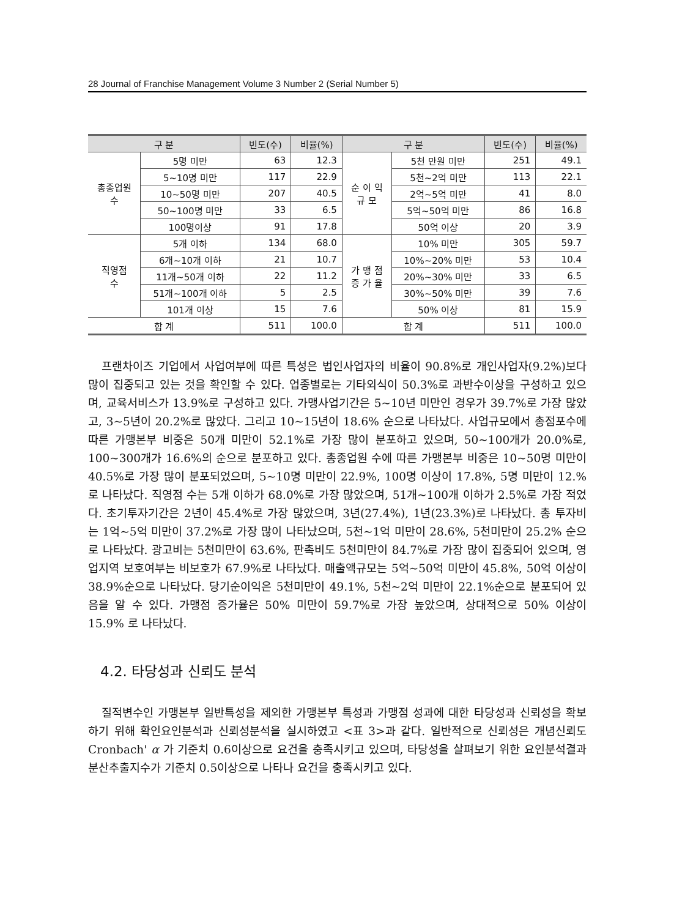28 Journal of Franchise Management Volume 3 Number 2 (Serial Number 5)
| 구 분 | | 빈도(수) | 비율(%) | 구 분 | | 빈도(수) | 비율(%) |
| --- | --- | --- | --- | --- | --- | --- | --- |
| 총종업원 수 | 5명 미만 | 63 | 12.3 | 순 이 익 규 모 | 5천 만원 미만 | 251 | 49.1 |
| | 5~10명 미만 | 117 | 22.9 | | 5천~2억 미만 | 113 | 22.1 |
| | 10~50명 미만 | 207 | 40.5 | | 2억~5억 미만 | 41 | 8.0 |
| | 50~100명 미만 | 33 | 6.5 | | 5억~50억 미만 | 86 | 16.8 |
| | 100명이상 | 91 | 17.8 | | 50억 이상 | 20 | 3.9 |
| 직영점 수 | 5개 이하 | 134 | 68.0 | 가 맹 점 증 가 율 | 10% 미만 | 305 | 59.7 |
| | 6개~10개 이하 | 21 | 10.7 | | 10%~20% 미만 | 53 | 10.4 |
| | 11개~50개 이하 | 22 | 11.2 | | 20%~30% 미만 | 33 | 6.5 |
| | 51개~100개 이하 | 5 | 2.5 | | 30%~50% 미만 | 39 | 7.6 |
| | 101개 이상 | 15 | 7.6 | | 50% 이상 | 81 | 15.9 |
| 합 계 | | 511 | 100.0 | 합 계 | | 511 | 100.0 |
프랜차이즈 기업에서 사업여부에 따른 특성은 법인사업자의 비율이 90.8%로 개인사업자(9.2%)보다 많이 집중되고 있는 것을 확인할 수 있다. 업종별로는 기타외식이 50.3%로 과반수이상을 구성하고 있으며, 교육서비스가 13.9%로 구성하고 있다. 가맹사업기간은 5~10년 미만인 경우가 39.7%로 가장 많았고, 3~5년이 20.2%로 많았다. 그리고 10~15년이 18.6% 순으로 나타났다. 사업규모에서 총점포수에 따른 가맹본부 비중은 50개 미만이 52.1%로 가장 많이 분포하고 있으며, 50~100개가 20.0%로, 100~300개가 16.6%의 순으로 분포하고 있다. 총종업원 수에 따른 가맹본부 비중은 10~50명 미만이 40.5%로 가장 많이 분포되었으며, 5~10명 미만이 22.9%, 100명 이상이 17.8%, 5명 미만이 12.%로 나타났다. 직영점 수는 5개 이하가 68.0%로 가장 많았으며, 51개~100개 이하가 2.5%로 가장 적었다. 초기투자기간은 2년이 45.4%로 가장 많았으며, 3년(27.4%), 1년(23.3%)로 나타났다. 총 투자비는 1억~5억 미만이 37.2%로 가장 많이 나타났으며, 5천~1억 미만이 28.6%, 5천미만이 25.2% 순으로 나타났다. 광고비는 5천미만이 63.6%, 판촉비도 5천미만이 84.7%로 가장 많이 집중되어 있으며, 영업지역 보호여부는 비보호가 67.9%로 나타났다. 매출액규모는 5억~50억 미만이 45.8%, 50억 이상이 38.9%순으로 나타났다. 당기순이익은 5천미만이 49.1%, 5천~2억 미만이 22.1%순으로 분포되어 있음을 알 수 있다. 가맹점 증가율은 50% 미만이 59.7%로 가장 높았으며, 상대적으로 50% 이상이 15.9% 로 나타났다.
4.2. 타당성과 신뢰도 분석
질적변수인 가맹본부 일반특성을 제외한 가맹본부 특성과 가맹점 성과에 대한 타당성과 신뢰성을 확보하기 위해 확인요인분석과 신뢰성분석을 실시하였고 <표 3>과 같다. 일반적으로 신뢰성은 개념신뢰도 Cronbach' α 가 기준치 0.6이상으로 요건을 충족시키고 있으며, 타당성을 살펴보기 위한 요인분석결과 분산추출지수가 기준치 0.5이상으로 나타나 요건을 충족시키고 있다.